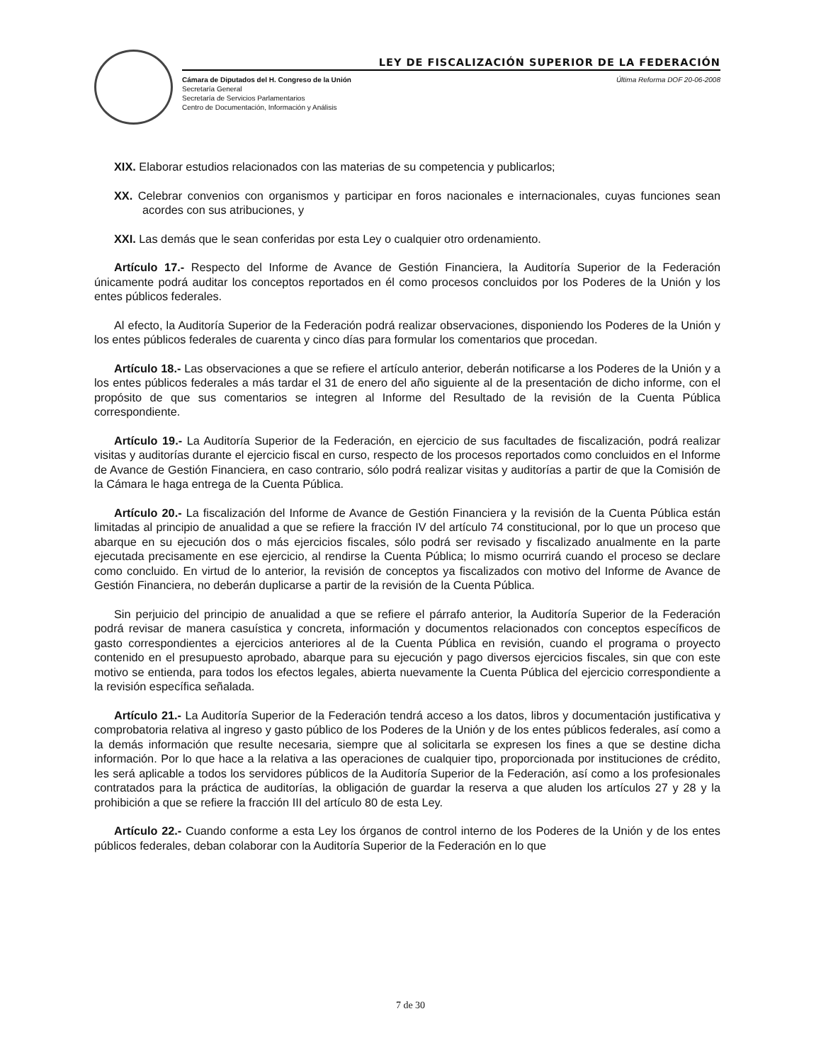LEY DE FISCALIZACIÓN SUPERIOR DE LA FEDERACIÓN
Cámara de Diputados del H. Congreso de la Unión
Secretaría General
Secretaría de Servicios Parlamentarios
Centro de Documentación, Información y Análisis
Última Reforma DOF 20-06-2008
XIX. Elaborar estudios relacionados con las materias de su competencia y publicarlos;
XX. Celebrar convenios con organismos y participar en foros nacionales e internacionales, cuyas funciones sean acordes con sus atribuciones, y
XXI. Las demás que le sean conferidas por esta Ley o cualquier otro ordenamiento.
Artículo 17.- Respecto del Informe de Avance de Gestión Financiera, la Auditoría Superior de la Federación únicamente podrá auditar los conceptos reportados en él como procesos concluidos por los Poderes de la Unión y los entes públicos federales.
Al efecto, la Auditoría Superior de la Federación podrá realizar observaciones, disponiendo los Poderes de la Unión y los entes públicos federales de cuarenta y cinco días para formular los comentarios que procedan.
Artículo 18.- Las observaciones a que se refiere el artículo anterior, deberán notificarse a los Poderes de la Unión y a los entes públicos federales a más tardar el 31 de enero del año siguiente al de la presentación de dicho informe, con el propósito de que sus comentarios se integren al Informe del Resultado de la revisión de la Cuenta Pública correspondiente.
Artículo 19.- La Auditoría Superior de la Federación, en ejercicio de sus facultades de fiscalización, podrá realizar visitas y auditorías durante el ejercicio fiscal en curso, respecto de los procesos reportados como concluidos en el Informe de Avance de Gestión Financiera, en caso contrario, sólo podrá realizar visitas y auditorías a partir de que la Comisión de la Cámara le haga entrega de la Cuenta Pública.
Artículo 20.- La fiscalización del Informe de Avance de Gestión Financiera y la revisión de la Cuenta Pública están limitadas al principio de anualidad a que se refiere la fracción IV del artículo 74 constitucional, por lo que un proceso que abarque en su ejecución dos o más ejercicios fiscales, sólo podrá ser revisado y fiscalizado anualmente en la parte ejecutada precisamente en ese ejercicio, al rendirse la Cuenta Pública; lo mismo ocurrirá cuando el proceso se declare como concluido. En virtud de lo anterior, la revisión de conceptos ya fiscalizados con motivo del Informe de Avance de Gestión Financiera, no deberán duplicarse a partir de la revisión de la Cuenta Pública.
Sin perjuicio del principio de anualidad a que se refiere el párrafo anterior, la Auditoría Superior de la Federación podrá revisar de manera casuística y concreta, información y documentos relacionados con conceptos específicos de gasto correspondientes a ejercicios anteriores al de la Cuenta Pública en revisión, cuando el programa o proyecto contenido en el presupuesto aprobado, abarque para su ejecución y pago diversos ejercicios fiscales, sin que con este motivo se entienda, para todos los efectos legales, abierta nuevamente la Cuenta Pública del ejercicio correspondiente a la revisión específica señalada.
Artículo 21.- La Auditoría Superior de la Federación tendrá acceso a los datos, libros y documentación justificativa y comprobatoria relativa al ingreso y gasto público de los Poderes de la Unión y de los entes públicos federales, así como a la demás información que resulte necesaria, siempre que al solicitarla se expresen los fines a que se destine dicha información. Por lo que hace a la relativa a las operaciones de cualquier tipo, proporcionada por instituciones de crédito, les será aplicable a todos los servidores públicos de la Auditoría Superior de la Federación, así como a los profesionales contratados para la práctica de auditorías, la obligación de guardar la reserva a que aluden los artículos 27 y 28 y la prohibición a que se refiere la fracción III del artículo 80 de esta Ley.
Artículo 22.- Cuando conforme a esta Ley los órganos de control interno de los Poderes de la Unión y de los entes públicos federales, deban colaborar con la Auditoría Superior de la Federación en lo que
7 de 30